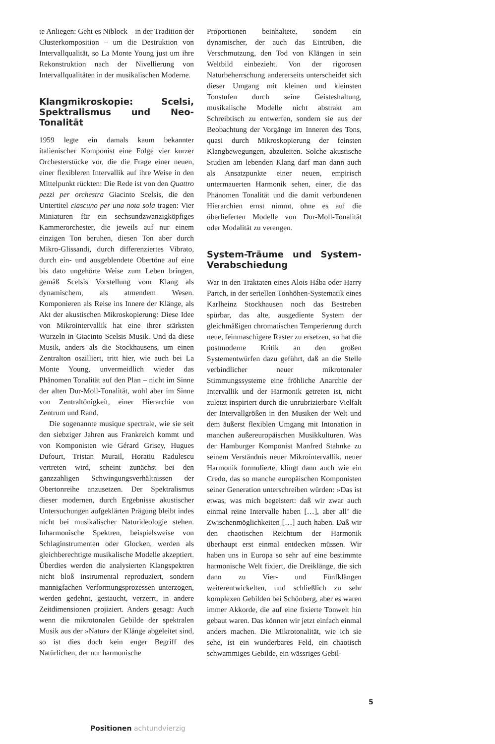te Anliegen: Geht es Niblock – in der Tradition der Clusterkomposition – um die Destruktion von Intervallqualität, so La Monte Young just um ihre Rekonstruktion nach der Nivellierung von Intervallqualitäten in der musikalischen Moderne.
Klangmikroskopie: Scelsi, Spektralismus und Neo-Tonalität
1959 legte ein damals kaum bekannter italienischer Komponist eine Folge vier kurzer Orchesterstücke vor, die die Frage einer neuen, einer flexibleren Intervallik auf ihre Weise in den Mittelpunkt rückten: Die Rede ist von den Quattro pezzi per orchestra Giacinto Scelsis, die den Untertitel ciascuno per una nota sola tragen: Vier Miniaturen für ein sechsundzwanzigköpfiges Kammerorchester, die jeweils auf nur einem einzigen Ton beruhen, diesen Ton aber durch Mikro-Glissandi, durch differenziertes Vibrato, durch ein- und ausgeblendete Obertöne auf eine bis dato ungehörte Weise zum Leben bringen, gemäß Scelsis Vorstellung vom Klang als dynamischem, als atmendem Wesen. Komponieren als Reise ins Innere der Klänge, als Akt der akustischen Mikroskopierung: Diese Idee von Mikrointervallik hat eine ihrer stärksten Wurzeln in Giacinto Scelsis Musik. Und da diese Musik, anders als die Stockhausens, um einen Zentralton oszilliert, tritt hier, wie auch bei La Monte Young, unvermeidlich wieder das Phänomen Tonalität auf den Plan – nicht im Sinne der alten Dur-Moll-Tonalität, wohl aber im Sinne von Zentraltönigkeit, einer Hierarchie von Zentrum und Rand.
Die sogenannte musique spectrale, wie sie seit den siebziger Jahren aus Frankreich kommt und von Komponisten wie Gérard Grisey, Hugues Dufourt, Tristan Murail, Horatiu Radulescu vertreten wird, scheint zunächst bei den ganzzahligen Schwingungsverhältnissen der Obertonreihe anzusetzen. Der Spektralismus dieser modernen, durch Ergebnisse akustischer Untersuchungen aufgeklärten Prägung bleibt indes nicht bei musikalischer Naturideologie stehen. Inharmonische Spektren, beispielsweise von Schlaginstrumenten oder Glocken, werden als gleichberechtigte musikalische Modelle akzeptiert. Überdies werden die analysierten Klangspektren nicht bloß instrumental reproduziert, sondern mannigfachen Verformungsprozessen unterzogen, werden gedehnt, gestaucht, verzerrt, in andere Zeitdimensionen projiziert. Anders gesagt: Auch wenn die mikrotonalen Gebilde der spektralen Musik aus der »Natur« der Klänge abgeleitet sind, so ist dies doch kein enger Begriff des Natürlichen, der nur harmonische
Proportionen beinhaltete, sondern ein dynamischer, der auch das Eintrüben, die Verschmutzung, den Tod von Klängen in sein Weltbild einbezieht. Von der rigorosen Naturbeherrschung andererseits unterscheidet sich dieser Umgang mit kleinen und kleinsten Tonstufen durch seine Geisteshaltung, musikalische Modelle nicht abstrakt am Schreibtisch zu entwerfen, sondern sie aus der Beobachtung der Vorgänge im Inneren des Tons, quasi durch Mikroskopierung der feinsten Klangbewegungen, abzuleiten. Solche akustische Studien am lebenden Klang darf man dann auch als Ansatzpunkte einer neuen, empirisch untermauerten Harmonik sehen, einer, die das Phänomen Tonalität und die damit verbundenen Hierarchien ernst nimmt, ohne es auf die überlieferten Modelle von Dur-Moll-Tonalität oder Modalität zu verengen.
System-Träume und System-Verabschiedung
War in den Traktaten eines Alois Hába oder Harry Partch, in der seriellen Tonhöhen-Systematik eines Karlheinz Stockhausen noch das Bestreben spürbar, das alte, ausgediente System der gleichmäßigen chromatischen Temperierung durch neue, feinmaschigere Raster zu ersetzen, so hat die postmoderne Kritik an den großen Systementwürfen dazu geführt, daß an die Stelle verbindlicher neuer mikrotonaler Stimmungssysteme eine fröhliche Anarchie der Intervallik und der Harmonik getreten ist, nicht zuletzt inspiriert durch die unrubrizierbare Vielfalt der Intervallgrößen in den Musiken der Welt und dem äußerst flexiblen Umgang mit Intonation in manchen außereuropäischen Musikkulturen. Was der Hamburger Komponist Manfred Stahnke zu seinem Verständnis neuer Mikrointervallik, neuer Harmonik formulierte, klingt dann auch wie ein Credo, das so manche europäischen Komponisten seiner Generation unterschreiben würden: »Das ist etwas, was mich begeistert: daß wir zwar auch einmal reine Intervalle haben […], aber all’ die Zwischenmöglichkeiten […] auch haben. Daß wir den chaotischen Reichtum der Harmonik überhaupt erst einmal entdecken müssen. Wir haben uns in Europa so sehr auf eine bestimmte harmonische Welt fixiert, die Dreiklänge, die sich dann zu Vier- und Fünfklängen weiterentwickelten, und schließlich zu sehr komplexen Gebilden bei Schönberg, aber es waren immer Akkorde, die auf eine fixierte Tonwelt hin gebaut waren. Das können wir jetzt einfach einmal anders machen. Die Mikrotonalität, wie ich sie sehe, ist ein wunderbares Feld, ein chaotisch schwammiges Gebilde, ein wässriges Gebil-
5
Positionen achtundvierzig